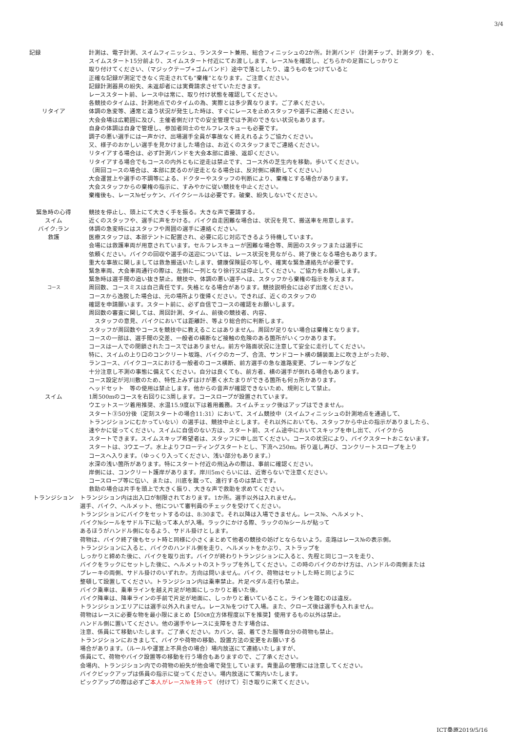3/4
記録 計測は、電子計測、スイムフィニッシュ、ランスタート兼用、総合フィニッシュの2か所。計測バンド（計測チップ、計測タグ）を、
スイムスタート15分前より、スイムスタート付近にてお渡しします、レース№を確認し、どちらかの足首にしっかりと
取り付けてください、（マジックテープ+ゴムバンド）途中で落としたり、違うものをつけていると
正確な記録が測定できなく完走されても”棄権”となります。ご注意ください。
記録計測器具の紛失、未返却者には実費請求させていただきます。
レーススタート前、レース中は常に、取り付け状態を確認してください。
各競技のタイムは、計測地点でのタイムの為、実際とは多少異なります。ご了承ください。
リタイア 体調の急変等、通常と違う状況が発生した時は、すぐにレースを止めスタッフや選手に連絡ください。
大会会場は広範囲に及び、主催者側だけでの安全管理では予測のできない状況もあります。
自身の体調は自身で管理し、参加者同士のセルフレスキューも必要です。
調子の悪い選手には一声かけ、出場選手全員が事故なく終えれるようご協力ください。
又、様子のおかしい選手を見かけました場合は、お近くのスタッフまでご連絡ください。
リタイアする場合は、必ず計測バンドを大会本部に直接、返却ください。
リタイアする場合でもコースの内外ともに逆走は禁止です、コース外の芝生内を移動。歩いてください。
（周回コースの場合は、本部に戻るのが逆走となる場合は、反対側に横断してください。）
大会運営上や選手の不調等による、ドクターやスタッフの判断により、棄権とする場合があります。
大会スタッフからの棄権の指示に、すみやかに従い競技を中止ください。
棄権後も、レース№ゼッケン、バイクシールは必要です。破棄、紛失しないでください。
緊急時の心得 競技を停止し、頭上にて大きく手を振る。大きな声で要請する。
スイム 近くのスタッフや、選手に声をかける。バイク自走困難な場合は、状況を見て、搬送車を用意します。
バイク:ラン 体調の急変時にはスタッフや周囲の選手に連絡ください。
救護 医療スタッフは、本部テントに配置され、必要に応じ対応できるよう待機しています。
会場には救護車両が用意されています。セルフレスキューが困難な場合等、周囲のスタッフまたは選手に
依頼ください。バイクの回収や選手の送迎については、レース状況を見ながら、終了後となる場合もあります。
重大な事故に関しましては救急搬送いたします、健康保険証の写しや、確実な緊急連絡先が必要です。
緊急車両、大会車両通行の際は、左側に一列となり徐行又は停止してください。ご協力をお願いします。
緊急時は選手間の追い抜き禁止。競技中、体調の悪い選手へは、スタッフから棄権の指示を与えます。
コース
周回数、コースミスは自己責任です。失格となる場合があります。競技説明会には必ず出席ください。
コースから逸脱した場合は、元の場所より復帰ください。できれば、近くのスタッフの
確認を申請願います。スタート前に、必ず自信でコースの確認をお願いします。
周回数の審査に関しては、周回計測、タイム、前後の競技者、内容、
　スタッフの意見、バイクにおいては距離計、等より総合的に判断します。
スタッフが周回数やコースを競技中に教えることはありません。周回が足りない場合は棄権となります。
コースの一部は、選手間の交差、一般者の横断など接触の危険のある箇所がいくつかあります。
コースは一人での閉鎖されたコースではありません。前方や路面状況に注意して安全に走行してください。
特に、スイムの上り口のコンクリート坂路、バイクのカーブ、合流、サンドコート横の舗装面上に吹き上がった砂、
ランコース、バイクコースにおける一般者のコース横断、前方選手の急な進路変更、ブレーキングなど
十分注意し不測の事態に備えてください。自分は良くても、前方者、横の選手が倒れる場合もあります。
コース設定が河川敷のため、特性上みずはけが悪く水たまりができる箇所も何ヵ所かあります。
ヘッドセット　等の使用は禁止します。他からの音声が確認できないため、規則として禁止。
スイム 1周500mのコースを右回りに3周します。コースロープが設置されています。
ウエットスーツ着用推奨、水温15.9度以下は着用義務。スイムチェック後はアップはできません。
スタート③50分後（定刻スタートの場合11:31）において、スイム競技中（スイムフィニッシュの計測地点を通過して、
トランジションにむかっていない）の選手は、競技中止とします。それ以外においても、スタッフから中止の指示がありましたら、
速やかに従ってください。スイムに自信のない方は、スタート前、スイム途中においてスキップを申し出て、バイクから
スタートできます。スイムスキップ希望者は、スタッフに申し出てください。コースの状況により、バイクスタートおこないます。
スタートは、3ウエーブ。水上よりフローティングスタートとし、下流へ250m。折り返し再び、コンクリートスロープを上り
コースへ入ります。（ゆっくり入ってください、浅い部分もあります。）
水深の浅い箇所があります。特にスタート付近の飛込みの際は、事前に確認ください。
岸側には、コンクリート護岸があります。岸川5mぐらいには、近寄らないで注意ください。
コースロープ等に伝い、または、川底を蹴って、進行するのは禁止です。
救助の場合は片手を頭上で大きく振り、大きな声で救助を求めてください。
トランジション トランジション内は出入口が制限されております。1か所。選手以外は入れません。
選手、バイク、ヘルメット、他について審判員のチェックを受けてください。
トランジションにバイクをセットするのは、8:30まで。それ以降は入場できません。レース№、ヘルメット、
バイク№シールをサドル下に貼って本人が入場。ラックにかける際、ラックの№シールが貼って
あるほうがハンドル側になるよう、サドル掛けとします。
荷物は、バイク終了後もセット時と同様に小さくまとめて他者の競技の妨げとならないよう。走路はレース№の表示側。
トランジションに入ると、バイクのハンドル側を走り、ヘルメットをかぶり、ストラップを
しっかりと締めた後に、バイクを取り出す。バイクが終わりトランジションに入ると、先程と同じコースを走り、
バイクをラックにセットした後に、ヘルメットのストラップを外してください。この時のバイクのかけ方は、ハンドルの両側または
ブレーキの両側、サドル掛けのいずれか。方向は問いません。バイク、荷物はセットした時と同じように
整頓して設置してください。トランジション内は乗車禁止。片足ペダル走行も禁止。
バイク乗車は、乗車ラインを越え片足が地面にしっかりと着いた後。
バイク降車は、降車ラインの手前で片足が地面に、しっかりと着いていること。ラインを踏むのは違反。
トランジションエリアには選手以外入れません。レース№をつけて入場。また、クローズ後は選手も入れません。
荷物はレースに必要な物を最小限にまとめ【50㎝立方体程度以下を推奨】使用するもの以外は禁止。
ハンドル側に置いてください。他の選手やレースに支障をきたす場合は、
注意、係員にて移動いたします。ご了承ください。カバン、袋、着てきた服等自分の荷物も禁止。
トランジションにおきまして、バイクや荷物の移動、設置方法の変更をお願いする
場合があります。（ルールや運営上不具合の場合）場内放送にて連絡いたしますが、
係員にて、荷物やバイク設置等の移動を行う場合もありますので、ご了承ください。
会場内、トランジション内での荷物の紛失が他会場で発生しています。貴重品の管理には注意してください。
バイクピックアップは係員の指示に従ってください。場内放送にて案内いたします。
ピックアップの際は必ずご本人がレース№を持って（付けて）引き取りに来てください。
ICT桑原2019/5/16